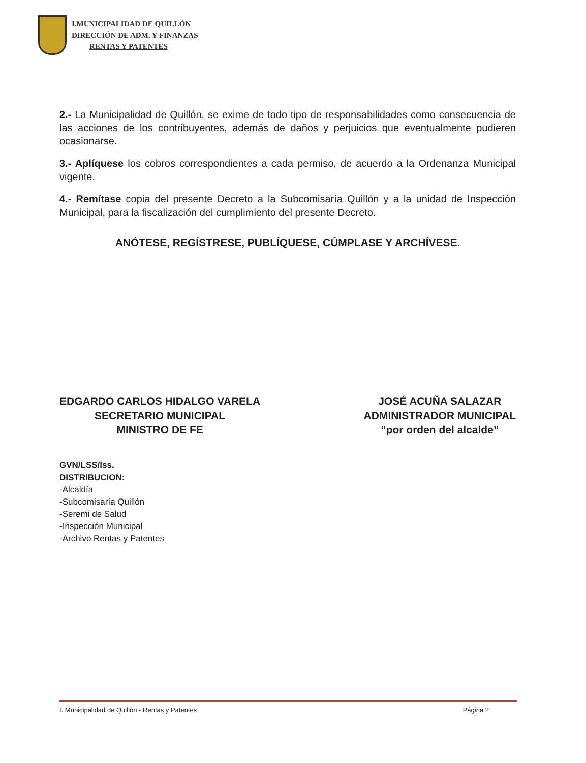I.MUNICIPALIDAD DE QUILLÓN
DIRECCIÓN DE ADM. Y FINANZAS
RENTAS Y PATENTES
2.- La Municipalidad de Quillón, se exime de todo tipo de responsabilidades como consecuencia de las acciones de los contribuyentes, además de daños y perjuicios que eventualmente pudieren ocasionarse.
3.- Aplíquese los cobros correspondientes a cada permiso, de acuerdo a la Ordenanza Municipal vigente.
4.- Remítase copia del presente Decreto a la Subcomisaría Quillón y a la unidad de Inspección Municipal, para la fiscalización del cumplimiento del presente Decreto.
ANÓTESE, REGÍSTRESE, PUBLÍQUESE, CÚMPLASE Y ARCHÍVESE.
EDGARDO CARLOS HIDALGO VARELA
SECRETARIO MUNICIPAL
MINISTRO DE FE
JOSÉ ACUÑA SALAZAR
ADMINISTRADOR MUNICIPAL
“por orden del alcalde”
GVN/LSS/lss.
DISTRIBUCION:
-Alcaldía
-Subcomisaría Quillón
-Seremi de Salud
-Inspección Municipal
-Archivo Rentas y Patentes
I. Municipalidad de Quillón - Rentas y Patentes Página 2